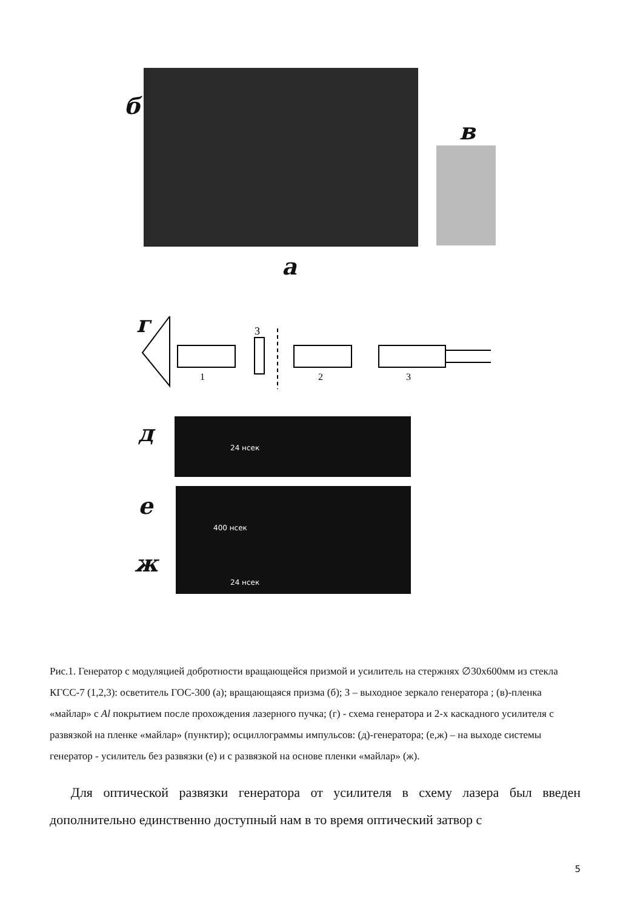б
в
а
г
3
1
2
3
д 24 нсек
е
400 нсек
ж 24 нсек
Рис.1. Генератор с модуляцией добротности вращающейся призмой и усилитель на стержнях ∅30х600мм из стекла КГСС-7 (1,2,3): осветитель ГОС-300 (а); вращающаяся призма (б); З – выходное зеркало генератора ; (в)-пленка «майлар» с Al покрытием после прохождения лазерного пучка; (г) - схема генератора и 2-х каскадного усилителя с развязкой на пленке «майлар» (пунктир); осциллограммы импульсов: (д)-генератора; (е,ж) – на выходе системы генератор - усилитель без развязки (е) и с развязкой на основе пленки «майлар» (ж).
Для оптической развязки генератора от усилителя в схему лазера был введен дополнительно единственно доступный нам в то время оптический затвор с
5